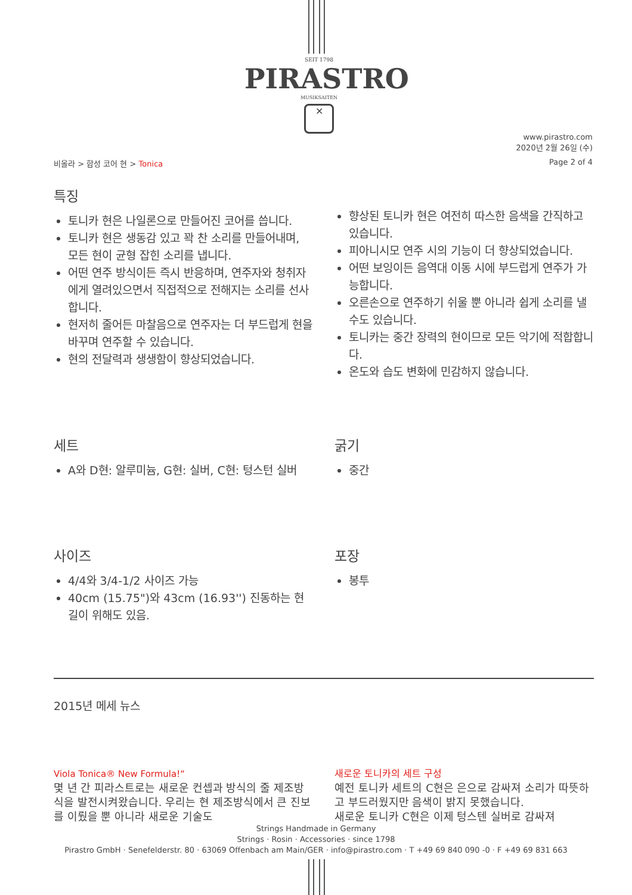SEIT 1798
PIRASTRO
MUSIKSAITEN
✕
www.pirastro.com
2020년 2월 26일 (수)
비올라 > 합성 코어 현 > Tonica Page 2 of 4
특징
토니카 현은 나일론으로 만들어진 코어를 씁니다.
토니카 현은 생동감 있고 꽉 찬 소리를 만들어내며, 모든 현이 균형 잡힌 소리를 냅니다.
어떤 연주 방식이든 즉시 반응하며, 연주자와 청취자에게 열려있으면서 직접적으로 전해지는 소리를 선사합니다.
현저히 줄어든 마찰음으로 연주자는 더 부드럽게 현을 바꾸며 연주할 수 있습니다.
현의 전달력과 생생함이 향상되었습니다.
향상된 토니카 현은 여전히 따스한 음색을 간직하고 있습니다.
피아니시모 연주 시의 기능이 더 향상되었습니다.
어떤 보잉이든 음역대 이동 시에 부드럽게 연주가 가능합니다.
오른손으로 연주하기 쉬울 뿐 아니라 쉽게 소리를 낼 수도 있습니다.
토니카는 중간 장력의 현이므로 모든 악기에 적합합니다.
온도와 습도 변화에 민감하지 않습니다.
세트
A와 D현: 알루미늄, G현: 실버, C현: 텅스턴 실버
굵기
중간
사이즈
4/4와 3/4-1/2 사이즈 가능
40cm (15.75")와 43cm (16.93'') 진동하는 현 길이 위해도 있음.
포장
봉투
2015년 메세 뉴스
Viola Tonica® New Formula!“
몇 년 간 피라스트로는 새로운 컨셉과 방식의 줄 제조방식을 발전시켜왔습니다. 우리는 현 제조방식에서 큰 진보를 이뤘을 뿐 아니라 새로운 기술도
새로운 토니카의 세트 구성
예전 토니카 세트의 C현은 은으로 감싸져 소리가 따뜻하고 부드러웠지만 음색이 밝지 못했습니다.
새로운 토니카 C현은 이제 텅스텐 실버로 감싸져
Strings Handmade in Germany
Strings · Rosin · Accessories · since 1798
Pirastro GmbH · Senefelderstr. 80 · 63069 Offenbach am Main/GER · info@pirastro.com · T +49 69 840 090 -0 · F +49 69 831 663